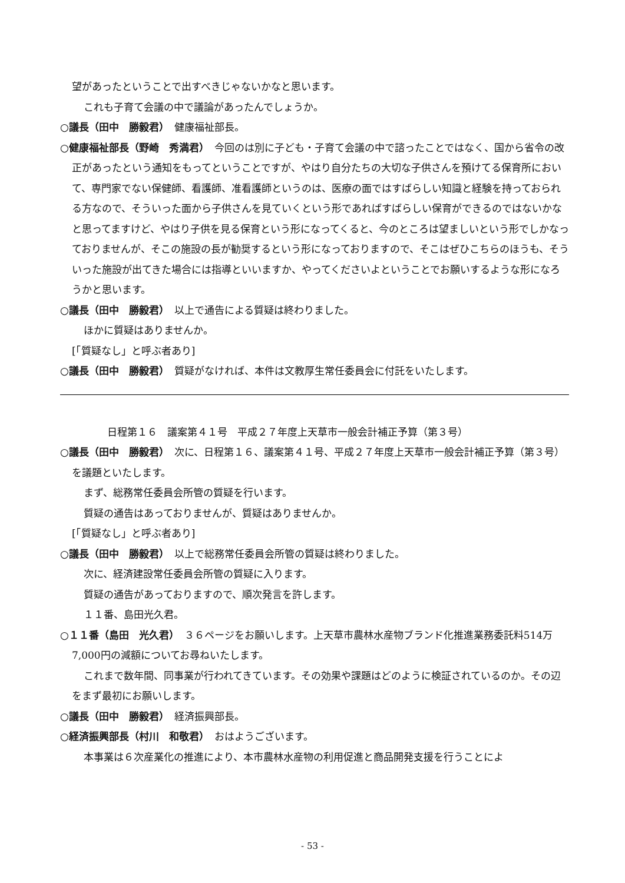望があったということで出すべきじゃないかなと思います。
これも子育て会議の中で議論があったんでしょうか。
○議長（田中　勝毅君）　健康福祉部長。
○健康福祉部長（野崎　秀満君）　今回のは別に子ども・子育て会議の中で諮ったことではなく、国から省令の改正があったという通知をもってということですが、やはり自分たちの大切な子供さんを預けてる保育所において、専門家でない保健師、看護師、准看護師というのは、医療の面ではすばらしい知識と経験を持っておられる方なので、そういった面から子供さんを見ていくという形であればすばらしい保育ができるのではないかなと思ってますけど、やはり子供を見る保育という形になってくると、今のところは望ましいという形でしかなっておりませんが、そこの施設の長が勧奨するという形になっておりますので、そこはぜひこちらのほうも、そういった施設が出てきた場合には指導といいますか、やってくださいよということでお願いするような形になろうかと思います。
○議長（田中　勝毅君）　以上で通告による質疑は終わりました。
ほかに質疑はありませんか。
[「質疑なし」と呼ぶ者あり]
○議長（田中　勝毅君）　質疑がなければ、本件は文教厚生常任委員会に付託をいたします。
日程第１６　議案第４１号　平成２７年度上天草市一般会計補正予算（第３号）
○議長（田中　勝毅君）　次に、日程第１６、議案第４１号、平成２７年度上天草市一般会計補正予算（第３号）を議題といたします。
まず、総務常任委員会所管の質疑を行います。
質疑の通告はあっておりませんが、質疑はありませんか。
[「質疑なし」と呼ぶ者あり]
○議長（田中　勝毅君）　以上で総務常任委員会所管の質疑は終わりました。
次に、経済建設常任委員会所管の質疑に入ります。
質疑の通告があっておりますので、順次発言を許します。
１１番、島田光久君。
○１１番（島田　光久君）　３６ページをお願いします。上天草市農林水産物ブランド化推進業務委託料514万7,000円の減額についてお尋ねいたします。
これまで数年間、同事業が行われてきています。その効果や課題はどのように検証されているのか。その辺をまず最初にお願いします。
○議長（田中　勝毅君）　経済振興部長。
○経済振興部長（村川　和敬君）　おはようございます。
本事業は６次産業化の推進により、本市農林水産物の利用促進と商品開発支援を行うことによ
- 53 -